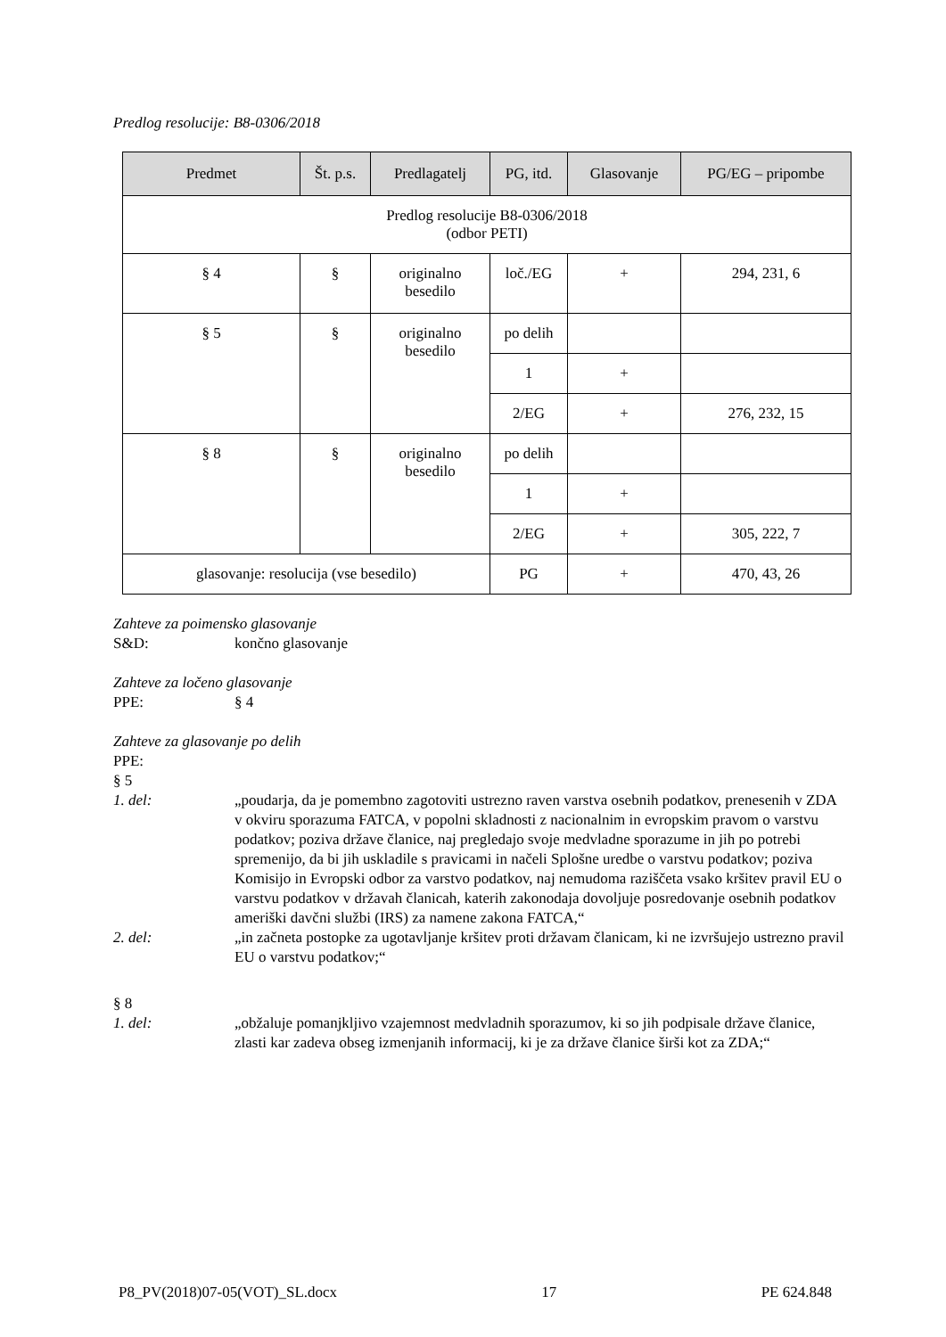Predlog resolucije: B8-0306/2018
| Predmet | Št. p.s. | Predlagatelj | PG, itd. | Glasovanje | PG/EG – pripombe |
| --- | --- | --- | --- | --- | --- |
| Predlog resolucije B8-0306/2018 (odbor PETI) | | | | | |
| § 4 | § | originalno besedilo | loč./EG | + | 294, 231, 6 |
| § 5 | § | originalno besedilo | po delih | | |
| | | | 1 | + | |
| | | | 2/EG | + | 276, 232, 15 |
| § 8 | § | originalno besedilo | po delih | | |
| | | | 1 | + | |
| | | | 2/EG | + | 305, 222, 7 |
| glasovanje: resolucija (vse besedilo) | | | PG | + | 470, 43, 26 |
Zahteve za poimensko glasovanje
S&D: končno glasovanje
Zahteve za ločeno glasovanje
PPE: § 4
Zahteve za glasovanje po delih
PPE:
§ 5
1. del: „poudarja, da je pomembno zagotoviti ustrezno raven varstva osebnih podatkov, prenesenih v ZDA v okviru sporazuma FATCA, v popolni skladnosti z nacionalnim in evropskim pravom o varstvu podatkov; poziva države članice, naj pregledajo svoje medvladne sporazume in jih po potrebi spremenijo, da bi jih uskladile s pravicami in načeli Splošne uredbe o varstvu podatkov; poziva Komisijo in Evropski odbor za varstvo podatkov, naj nemudoma raziščeta vsako kršitev pravil EU o varstvu podatkov v državah članicah, katerih zakonodaja dovoljuje posredovanje osebnih podatkov ameriški davčni službi (IRS) za namene zakona FATCA,“
2. del: „in začneta postopke za ugotavljanje kršitev proti državam članicam, ki ne izvršujejo ustrezno pravil EU o varstvu podatkov;“
§ 8
1. del: „obžaluje pomanjkljivo vzajemnost medvladnih sporazumov, ki so jih podpisale države članice, zlasti kar zadeva obseg izmenjanih informacij, ki je za države članice širši kot za ZDA;“
P8_PV(2018)07-05(VOT)_SL.docx 17 PE 624.848